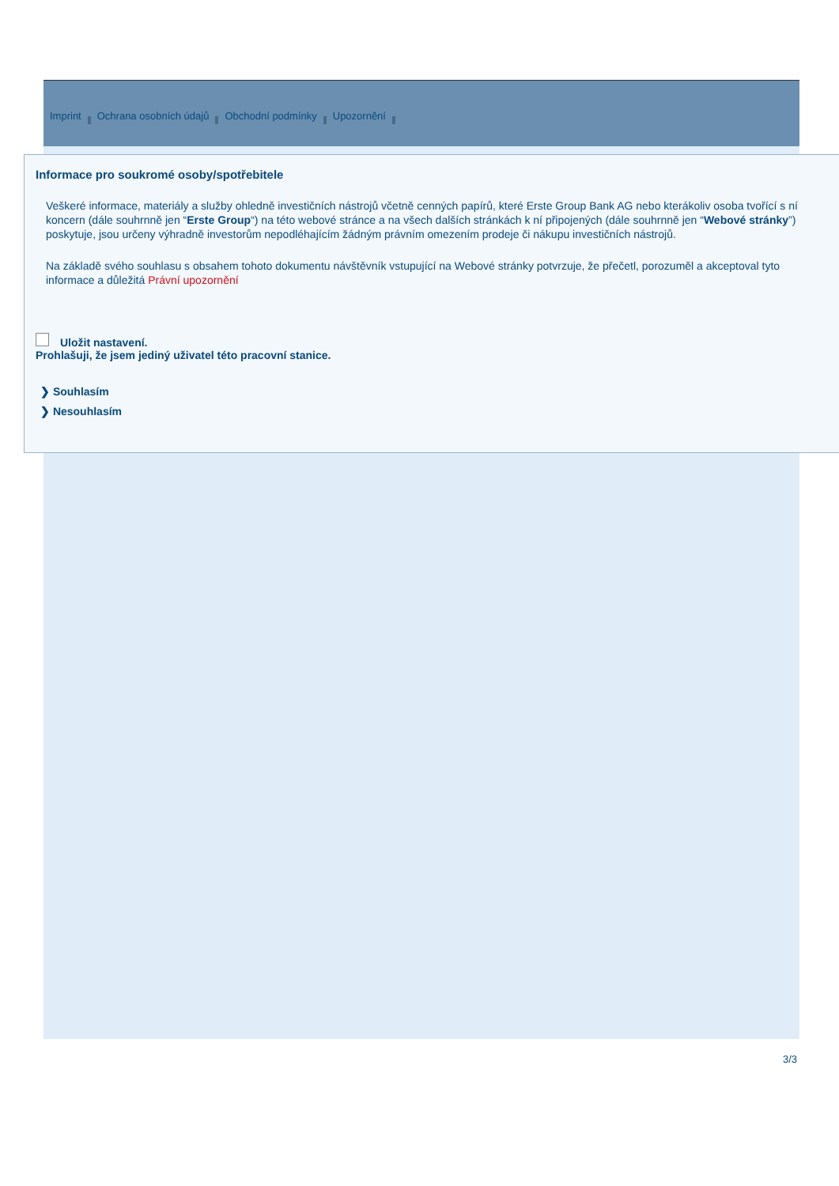Imprint Ochrana osobních údajů Obchodní podmínky Upozornění
Informace pro soukromé osoby/spotřebitele
Veškeré informace, materiály a služby ohledně investičních nástrojů včetně cenných papírů, které Erste Group Bank AG nebo kterákoliv osoba tvořící s ní koncern (dále souhrnně jen “Erste Group“) na této webové stránce a na všech dalších stránkách k ní připojených (dále souhrnně jen “Webové stránky”) poskytuje, jsou určeny výhradně investorům nepodléhajícím žádným právním omezením prodeje či nákupu investičních nástrojů.
Na základě svého souhlasu s obsahem tohoto dokumentu návštěvník vstupující na Webové stránky potvrzuje, že přečetl, porozuměl a akceptoval tyto informace a důležitá Právní upozornění
Uložit nastavení.
Prohlašuji, že jsem jediný uživatel této pracovní stanice.
❯ Souhlasím
❯ Nesouhlasím
3/3